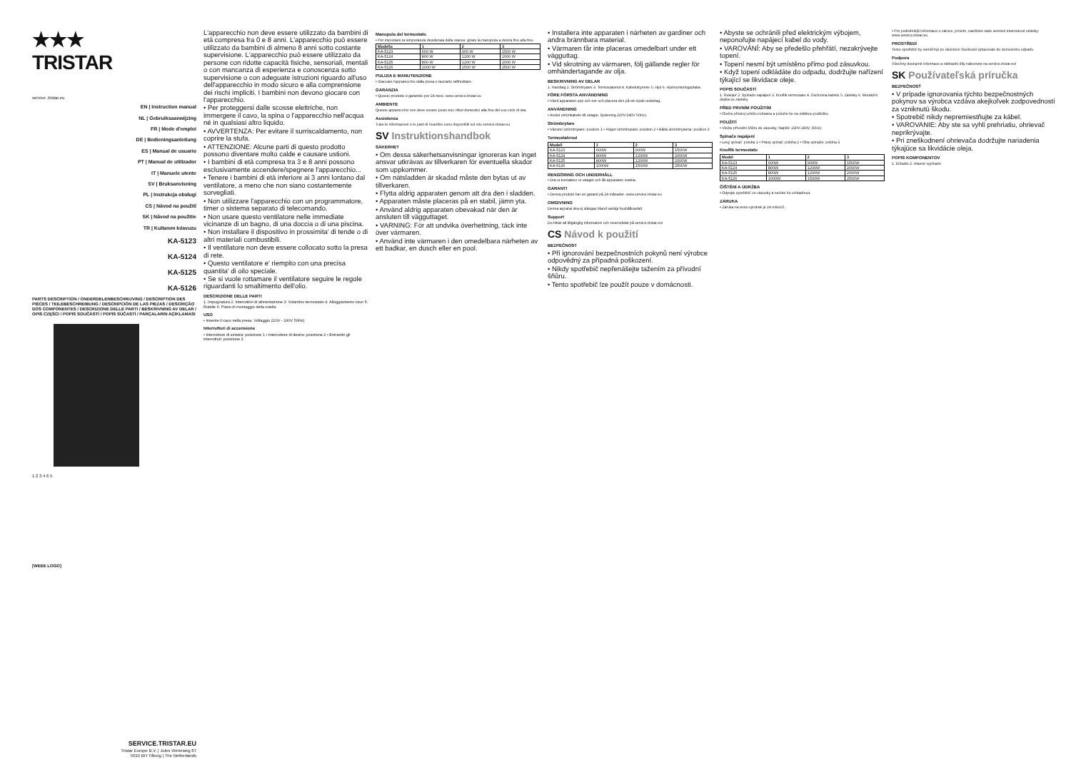★★★
TRISTAR
service .tristar.eu
EN | Instruction manual
NL | Gebruiksaanwijzing
FR | Mode d'emploi
DE | Bedieningsanleitung
ES | Manual de usuario
PT | Manual de utilizador
IT | Manuele utente
SV | Bruksanvisning
PL | Instrukcja obsługi
CS | Návod na použití
SK | Návod na použitie
TR | Kullanım kılavuzu
KA-5123
KA-5124
KA-5125
KA-5126
PARTS DESCRIPTION / ONDERDELENBESCHRIJVING / DESCRIPTION DES PIÈCES / TEILEBESCHREIBUNG / DESCRIPCIÓN DE LAS PIEZAS / DESCRIÇÃO DOS COMPONENTES / DESCRIZIONE DELLE PARTI / BESKRIVNING AV DELAR / OPIS CZĘŚCI / POPIS SOUČÁSTÍ / POPIS SÚČASTÍ / PARÇALARIN AÇIKLAMASI
1 2 3 4 6 5
[WEEE LOGO]
SERVICE.TRISTAR.EU
Tristar Europe B.V. | Jules Verneweg 87
5015 BH Tilburg | The Netherlands
L'apparecchio non deve essere utilizzato da bambini di età compresa fra 0 e 8 anni. L'apparecchio può essere utilizzato da bambini di almeno 8 anni sotto costante supervisione. L'apparecchio può essere utilizzato da persone con ridotte capacità fisiche, sensoriali, mentali o con mancanza di esperienza e conoscenza sotto supervisione o con adeguate istruzioni riguardo all'uso dell'apparecchio in modo sicuro e alla comprensione dei rischi impliciti. I bambini non devono giocare con l'apparecchio.
• Per proteggersi dalle scosse elettriche, non immergere il cavo, la spina o l'apparecchio nell'acqua né in qualsiasi altro liquido.
• AVVERTENZA: Per evitare il surriscaldamento, non coprire la stufa.
• ATTENZIONE: Alcune parti di questo prodotto possono diventare molto calde e causare ustioni.
• I bambini di età compresa tra 3 e 8 anni possono esclusivamente accendere/spegnere l'apparecchio...
• Tenere i bambini di età inferiore ai 3 anni lontano dal ventilatore, a meno che non siano costantemente sorvegliati.
• Non utilizzare l'apparecchio con un programmatore, timer o sistema separato di telecomando.
• Non usare questo ventilatore nelle immediate vicinanze di un bagno, di una doccia o di una piscina.
• Non installare il dispositivo in prossimita' di tende o di altri materiali combustibili.
• Il ventilatore non deve essere collocato sotto la presa di rete.
• Questo ventilatore e' riempito con una precisa quantita' di oilo speciale.
• Se si vuole rottamare il ventilatore seguire le regole riguardanti lo smaltimento dell'olio.
DESCRIZIONE DELLE PARTI
1. Impugnatura 2. Interruttori di alimentazione 3. Volantino termostato 4. Alloggiamento cavo 5. Rotelle 6. Piano di montaggio della rotella
USO
• Inserire il cavo nella presa. Voltaggio 220V - 240V 50Hz).
Interruttori di accensione
• Interruttore di sinistra: posizione 1 • Interruttore di destra: posizione 2 • Entrambi gli interruttori: posizione 3
Manopola del termostato
• Per impostare la temperatura desiderata della stanza: girare la manopola a destra fino alla fine.
| Modello | 1 | 2 | 3 |
| --- | --- | --- | --- |
| KA-5123 | 600 W | 900 W | 1500 W |
| KA-5124 | 800 W | 1200 W | 2000 W |
| KA-5125 | 800 W | 1200 W | 2000 W |
| KA-5126 | 1000 W | 1500 W | 2500 W |
PULIZIA E MANUTENZIONE
• Staccare l'apparecchio dalla presa e lasciarlo raffreddare.
GARANZIA
• Questo prodotto è garantito per 24 mesi. www.service.tristar.eu
AMBIENTE
Questo apparecchio non deve essere posto tra i rifiuti domestici alla fine del suo ciclo di vita.
Assistenza
Tutte le informazioni e le parti di ricambio sono disponibili sul sito service.tristar.eu.
SV Instruktionshandbok
SÄKERHET
• Om dessa säkerhetsanvisningar ignoreras kan inget ansvar utkrävas av tillverkaren för eventuella skador som uppkommer.
• Om nätsladden är skadad måste den bytas ut av tillverkaren.
• Flytta aldrig apparaten genom att dra den i sladden.
• Apparaten måste placeras på en stabil, jämn yta.
• Använd aldrig apparaten obevakad när den är ansluten till vägguttaget.
• VARNING: För att undvika överhettning, täck inte över värmaren.
• Använd inte värmaren i den omedelbara närheten av ett badkar, en dusch eller en pool.
• Installera inte apparaten i närheten av gardiner och andra brännbara material.
• Värmaren får inte placeras omedelbart under ett vägguttag.
• Vid skrotning av värmaren, följ gällande regler för omhändertagande av olja.
BESKRIVNING AV DELAR
1. Handtag 2. Strömbrytare 3. Termostatvred 4. Kabelutrymme 5. Hjul 6. Hjulmonteringsplatta
FÖRE FÖRSTA ANVÄNDNING
• Vänd apparaten upp och ner och placera den på ett mjukt underlag.
ANVÄNDNING
• Anslut strömkabeln till uttaget. Spänning 220V-240V 50Hz).
Strömbrytare
• Vänster strömbrytare: position 1 • Höger strömbrytare: position 2 • Båda strömbrytarna: position 3
Termostatvred
| Modell | 1 | 2 | 3 |
| --- | --- | --- | --- |
| KA-5123 | 600W | 900W | 1500W |
| KA-5124 | 800W | 1200W | 2000W |
| KA-5125 | 800W | 1200W | 2000W |
| KA-5126 | 1000W | 1500W | 2500W |
RENGÖRING OCH UNDERHÅLL
• Dra ut kontakten ur uttaget och låt apparaten svalna.
GARANTI
• Denna produkt har en garanti på 24 månader. www.service.tristar.eu
OMGIVNING
Denna apparat ska ej slängas bland vanligt hushållsavfall.
Support
Du hittar all tillgänglig information och reservdelar på service.tristar.eu!
CS Návod k použití
BEZPEČNOST
• Při ignorování bezpečnostních pokynů není výrobce odpovědný za případná poškození.
• Nikdy spotřebič nepřenášejte tažením za přívodní šňůru.
• Tento spotřebič lze použít pouze v domácnosti.
• Abyste se ochránili před elektrickým výbojem, neponořujte napájecí kabel do vody.
• VAROVÁNÍ: Aby se předešlo přehřátí, nezakrývejte topení.
• Topení nesmí být umístěno přímo pod zásuvkou.
• Když topení odkládáte do odpadu, dodržujte nařízení týkající se likvidace oleje.
POPIS SOUČÁSTÍ
1. Rukojeť 2. Spínače napájení 3. Knoflík termostatu 4. Úschovna kabelu 5. Závleky 6. Montážní deska se závleky
PŘED PRVNÍM POUŽITÍM
• Otočte přístroj vzhůru nohama a položte ho na měkkou podložku.
POUŽITÍ
• Vložte přívodní šňůru do zásuvky. Napětí: 220V-240V, 50Hz)
Spínače napájení
• Levý spínač: poloha 1 • Pravý spínač: poloha 2 • Oba spínače: poloha 3
Knoflík termostatu
| Model | 1 | 2 | 3 |
| --- | --- | --- | --- |
| KA-5123 | 600W | 900W | 1500W |
| KA-5124 | 800W | 1200W | 2000W |
| KA-5125 | 800W | 1200W | 2000W |
| KA-5126 | 1000W | 1500W | 2500W |
ČIŠTĚNÍ A ÚDRŽBA
• Odpojte spotřebič ze zásuvky a nechte ho zchladnout.
ZÁRUKA
• Záruka na tento výrobek je 24 měsíců.
• Pro podrobnější informace o záruce, prosím, navštivte naše servisní internetové stránky: www.service.tristar.eu
PROSTŘEDÍ
Tento spotřebič by neměl být po ukončení životnosti vyhazován do domovního odpadu.
Podpora
Všechny dostupné informace a náhradní díly naleznete na service.tristar.eu!
SK Používateľská príručka
BEZPEČNOSŤ
• V prípade ignorovania týchto bezpečnostných pokynov sa výrobca vzdáva akejkoľvek zodpovednosti za vzniknutú škodu.
• Spotrebič nikdy nepremiestňujte za kábel.
• VAROVANIE: Aby ste sa vyhli prehriatiu, ohrievač neprikrývajte.
• Pri zneškodnení ohrievača dodržujte nariadenia týkajúce sa likvidácie oleja.
POPIS KOMPONENTOV
1. Držadlo 2. Hlavné vypínače